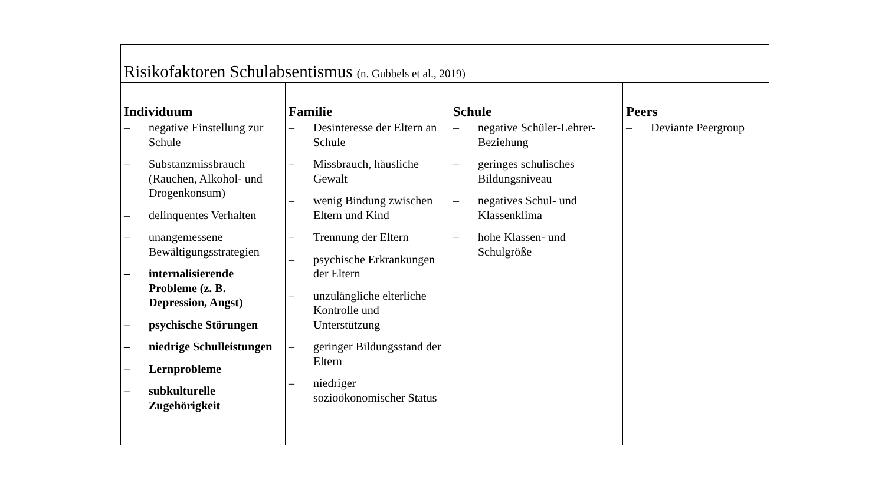| Risikofaktoren Schulabsentismus (n. Gubbels et al., 2019) | | | |
| --- | --- | --- | --- |
| Individuum | Familie | Schule | Peers |
| – negative Einstellung zur Schule – Substanzmissbrauch (Rauchen, Alkohol- und Drogenkonsum) – delinquentes Verhalten – unangemessene Bewältigungsstrategien – internalisierende Probleme (z. B. Depression, Angst) – psychische Störungen – niedrige Schulleistungen – Lernprobleme – subkulturelle Zugehörigkeit | – Desinteresse der Eltern an Schule – Missbrauch, häusliche Gewalt – wenig Bindung zwischen Eltern und Kind – Trennung der Eltern – psychische Erkrankungen der Eltern – unzulängliche elterliche Kontrolle und Unterstützung – geringer Bildungsstand der Eltern – niedriger sozioökonomischer Status | – negative Schüler-Lehrer-Beziehung – geringes schulisches Bildungsniveau – negatives Schul- und Klassenklima – hohe Klassen- und Schulgröße | – Deviante Peergroup |